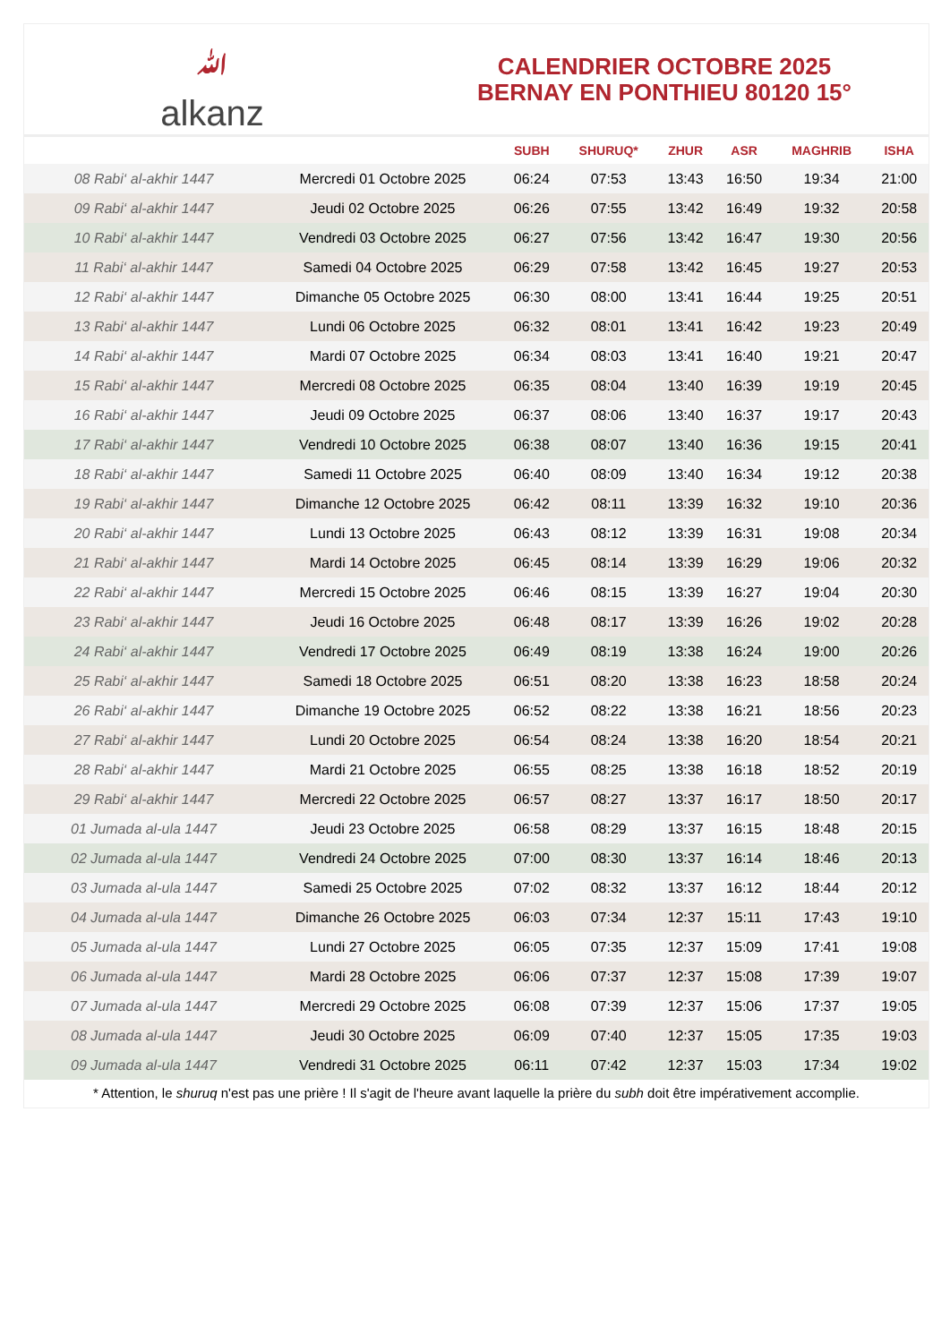ﷲalkanz
CALENDRIER OCTOBRE 2025
BERNAY EN PONTHIEU 80120 15°
| | | SUBH | SHURUQ* | ZHUR | ASR | MAGHRIB | ISHA |
| --- | --- | --- | --- | --- | --- | --- | --- |
| 08 Rabi‘ al-akhir 1447 | Mercredi 01 Octobre 2025 | 06:24 | 07:53 | 13:43 | 16:50 | 19:34 | 21:00 |
| 09 Rabi‘ al-akhir 1447 | Jeudi 02 Octobre 2025 | 06:26 | 07:55 | 13:42 | 16:49 | 19:32 | 20:58 |
| 10 Rabi‘ al-akhir 1447 | Vendredi 03 Octobre 2025 | 06:27 | 07:56 | 13:42 | 16:47 | 19:30 | 20:56 |
| 11 Rabi‘ al-akhir 1447 | Samedi 04 Octobre 2025 | 06:29 | 07:58 | 13:42 | 16:45 | 19:27 | 20:53 |
| 12 Rabi‘ al-akhir 1447 | Dimanche 05 Octobre 2025 | 06:30 | 08:00 | 13:41 | 16:44 | 19:25 | 20:51 |
| 13 Rabi‘ al-akhir 1447 | Lundi 06 Octobre 2025 | 06:32 | 08:01 | 13:41 | 16:42 | 19:23 | 20:49 |
| 14 Rabi‘ al-akhir 1447 | Mardi 07 Octobre 2025 | 06:34 | 08:03 | 13:41 | 16:40 | 19:21 | 20:47 |
| 15 Rabi‘ al-akhir 1447 | Mercredi 08 Octobre 2025 | 06:35 | 08:04 | 13:40 | 16:39 | 19:19 | 20:45 |
| 16 Rabi‘ al-akhir 1447 | Jeudi 09 Octobre 2025 | 06:37 | 08:06 | 13:40 | 16:37 | 19:17 | 20:43 |
| 17 Rabi‘ al-akhir 1447 | Vendredi 10 Octobre 2025 | 06:38 | 08:07 | 13:40 | 16:36 | 19:15 | 20:41 |
| 18 Rabi‘ al-akhir 1447 | Samedi 11 Octobre 2025 | 06:40 | 08:09 | 13:40 | 16:34 | 19:12 | 20:38 |
| 19 Rabi‘ al-akhir 1447 | Dimanche 12 Octobre 2025 | 06:42 | 08:11 | 13:39 | 16:32 | 19:10 | 20:36 |
| 20 Rabi‘ al-akhir 1447 | Lundi 13 Octobre 2025 | 06:43 | 08:12 | 13:39 | 16:31 | 19:08 | 20:34 |
| 21 Rabi‘ al-akhir 1447 | Mardi 14 Octobre 2025 | 06:45 | 08:14 | 13:39 | 16:29 | 19:06 | 20:32 |
| 22 Rabi‘ al-akhir 1447 | Mercredi 15 Octobre 2025 | 06:46 | 08:15 | 13:39 | 16:27 | 19:04 | 20:30 |
| 23 Rabi‘ al-akhir 1447 | Jeudi 16 Octobre 2025 | 06:48 | 08:17 | 13:39 | 16:26 | 19:02 | 20:28 |
| 24 Rabi‘ al-akhir 1447 | Vendredi 17 Octobre 2025 | 06:49 | 08:19 | 13:38 | 16:24 | 19:00 | 20:26 |
| 25 Rabi‘ al-akhir 1447 | Samedi 18 Octobre 2025 | 06:51 | 08:20 | 13:38 | 16:23 | 18:58 | 20:24 |
| 26 Rabi‘ al-akhir 1447 | Dimanche 19 Octobre 2025 | 06:52 | 08:22 | 13:38 | 16:21 | 18:56 | 20:23 |
| 27 Rabi‘ al-akhir 1447 | Lundi 20 Octobre 2025 | 06:54 | 08:24 | 13:38 | 16:20 | 18:54 | 20:21 |
| 28 Rabi‘ al-akhir 1447 | Mardi 21 Octobre 2025 | 06:55 | 08:25 | 13:38 | 16:18 | 18:52 | 20:19 |
| 29 Rabi‘ al-akhir 1447 | Mercredi 22 Octobre 2025 | 06:57 | 08:27 | 13:37 | 16:17 | 18:50 | 20:17 |
| 01 Jumada al-ula 1447 | Jeudi 23 Octobre 2025 | 06:58 | 08:29 | 13:37 | 16:15 | 18:48 | 20:15 |
| 02 Jumada al-ula 1447 | Vendredi 24 Octobre 2025 | 07:00 | 08:30 | 13:37 | 16:14 | 18:46 | 20:13 |
| 03 Jumada al-ula 1447 | Samedi 25 Octobre 2025 | 07:02 | 08:32 | 13:37 | 16:12 | 18:44 | 20:12 |
| 04 Jumada al-ula 1447 | Dimanche 26 Octobre 2025 | 06:03 | 07:34 | 12:37 | 15:11 | 17:43 | 19:10 |
| 05 Jumada al-ula 1447 | Lundi 27 Octobre 2025 | 06:05 | 07:35 | 12:37 | 15:09 | 17:41 | 19:08 |
| 06 Jumada al-ula 1447 | Mardi 28 Octobre 2025 | 06:06 | 07:37 | 12:37 | 15:08 | 17:39 | 19:07 |
| 07 Jumada al-ula 1447 | Mercredi 29 Octobre 2025 | 06:08 | 07:39 | 12:37 | 15:06 | 17:37 | 19:05 |
| 08 Jumada al-ula 1447 | Jeudi 30 Octobre 2025 | 06:09 | 07:40 | 12:37 | 15:05 | 17:35 | 19:03 |
| 09 Jumada al-ula 1447 | Vendredi 31 Octobre 2025 | 06:11 | 07:42 | 12:37 | 15:03 | 17:34 | 19:02 |
* Attention, le shuruq n'est pas une prière ! Il s'agit de l'heure avant laquelle la prière du subh doit être impérativement accomplie.